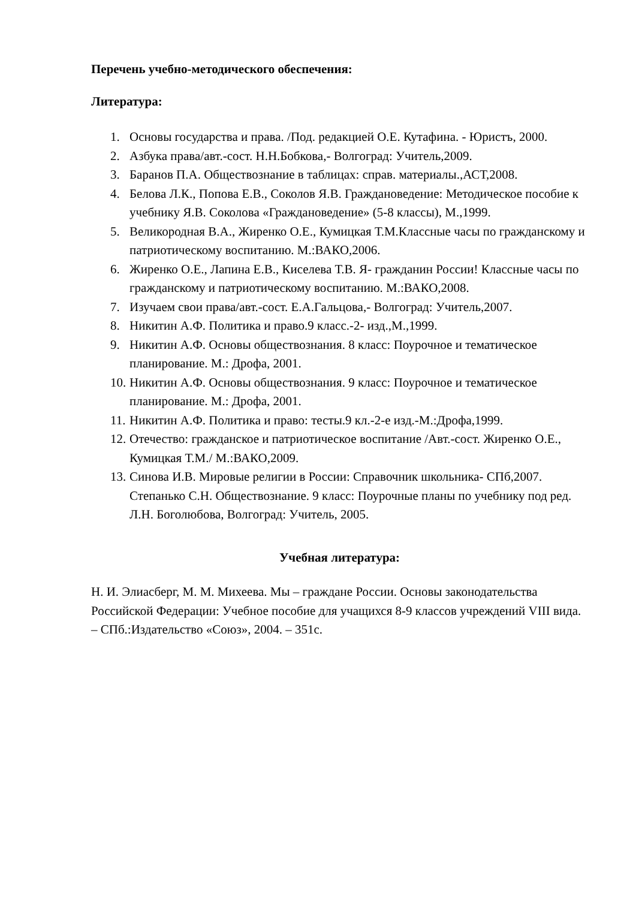Перечень учебно-методического обеспечения:
Литература:
1. Основы государства и права. /Под. редакцией О.Е. Кутафина. - Юристъ, 2000.
2. Азбука права/авт.-сост. Н.Н.Бобкова,- Волгоград: Учитель,2009.
3. Баранов П.А. Обществознание в таблицах: справ. материалы.,АСТ,2008.
4. Белова Л.К., Попова Е.В., Соколов Я.В. Граждановедение: Методическое пособие к учебнику Я.В. Соколова «Граждановедение» (5-8 классы), М.,1999.
5. Великородная В.А., Жиренко О.Е., Кумицкая Т.М.Классные часы по гражданскому и патриотическому воспитанию. М.:ВАКО,2006.
6. Жиренко О.Е., Лапина Е.В., Киселева Т.В. Я- гражданин России! Классные часы по гражданскому и патриотическому воспитанию. М.:ВАКО,2008.
7. Изучаем свои права/авт.-сост. Е.А.Гальцова,- Волгоград: Учитель,2007.
8. Никитин А.Ф. Политика и право.9 класс.-2- изд.,М.,1999.
9. Никитин А.Ф. Основы обществознания. 8 класс: Поурочное и тематическое планирование. М.: Дрофа, 2001.
10. Никитин А.Ф. Основы обществознания. 9 класс: Поурочное и тематическое планирование. М.: Дрофа, 2001.
11. Никитин А.Ф. Политика и право: тесты.9 кл.-2-е изд.-М.:Дрофа,1999.
12. Отечество: гражданское и патриотическое воспитание /Авт.-сост. Жиренко О.Е., Кумицкая Т.М./ М.:ВАКО,2009.
13. Синова И.В. Мировые религии в России: Справочник школьника- СПб,2007. Степанько С.Н. Обществознание. 9 класс: Поурочные планы по учебнику под ред. Л.Н. Боголюбова, Волгоград: Учитель, 2005.
Учебная литература:
Н. И. Элиасберг, М. М. Михеева. Мы – граждане России. Основы законодательства Российской Федерации: Учебное пособие для учащихся 8-9 классов учреждений VIII вида. – СПб.:Издательство «Союз», 2004. – 351с.